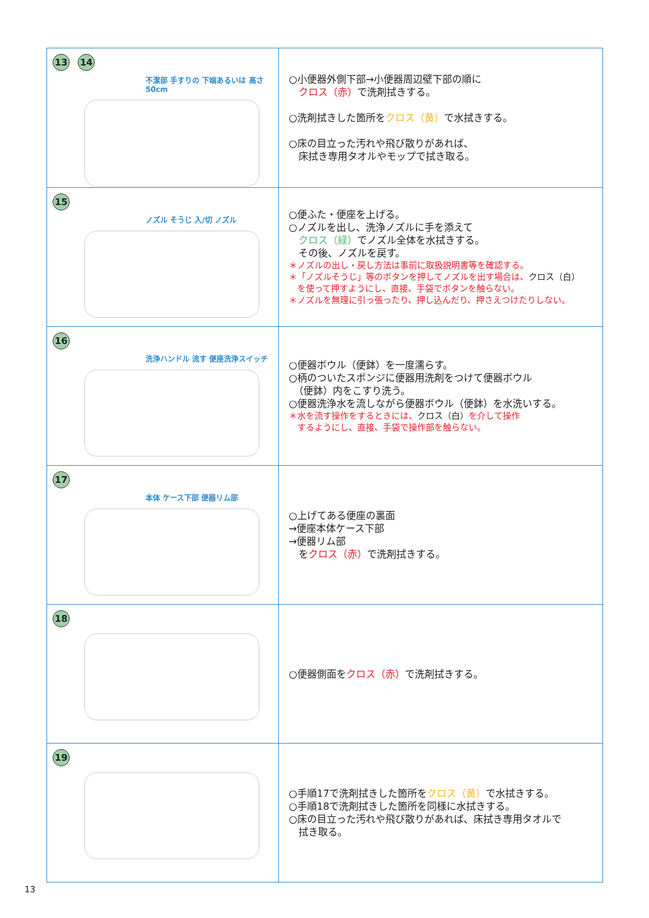| 13 14 不潔部 手すりの 下端あるいは 高さ50cm | ○小便器外側下部→小便器周辺壁下部の順に クロス（赤） で洗剤拭きする。 ○洗剤拭きした箇所を クロス（黄） で水拭きする。 ○床の目立った汚れや飛び散りがあれば、 床拭き専用タオルやモップで拭き取る。 |
| 15 ノズル そうじ 入/切 ノズル | ○便ふた・便座を上げる。 ○ノズルを出し、洗浄ノズルに手を添えて クロス（緑） でノズル全体を水拭きする。 その後、ノズルを戻す。 ＊ノズルの出し・戻し方法は事前に取扱説明書等を確認する。 ＊「ノズルそうじ」等のボタンを押してノズルを出す場合は、 クロス（白） を使って押すようにし、直接、手袋でボタンを触らない。 ＊ノズルを無理に引っ張ったり、押し込んだり、押さえつけたりしない。 |
| 16 洗浄ハンドル 流す 便座洗浄スイッチ | ○便器ボウル（便鉢）を一度濡らす。 ○柄のついたスポンジに便器用洗剤をつけて便器ボウル （便鉢）内をこすり洗う。 ○便器洗浄水を流しながら便器ボウル（便鉢）を水洗いする。 ＊水を流す操作をするときには、 クロス（白） を介して操作 するようにし、直接、手袋で操作部を触らない。 |
| 17 本体 ケース下部 便器リム部 | ○上げてある便座の裏面 →便座本体ケース下部 →便器リム部 を クロス（赤） で洗剤拭きする。 |
| 18 | ○便器側面を クロス（赤） で洗剤拭きする。 |
| 19 | ○手順17で洗剤拭きした箇所を クロス（黄） で水拭きする。 ○手順18で洗剤拭きした箇所を同様に水拭きする。 ○床の目立った汚れや飛び散りがあれば、床拭き専用タオルで 拭き取る。 |
13